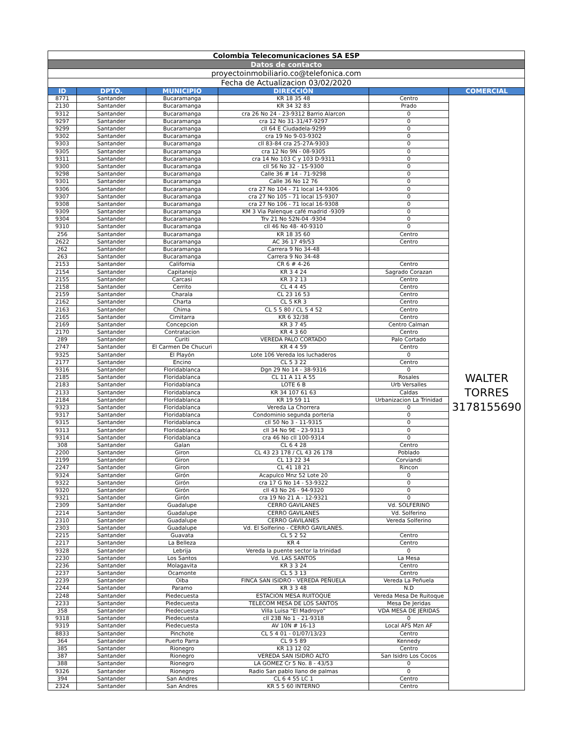| Colombia Telecomunicaciones SA ESP | | | | | |
| Datos de contacto | | | | | |
| proyectoinmobiliario.co@telefonica.com | | | | | |
| Fecha de Actualizacion 03/02/2020 | | | | | |
| ID | DPTO. | MUNICIPIO | DIRECCIÓN | | COMERCIAL |
| 8771 | Santander | Bucaramanga | KR 18 35 48 | Centro | WALTER TORRES 3178155690 |
| 2130 | Santander | Bucaramanga | KR 34 32 83 | Prado | |
| 9312 | Santander | Bucaramanga | cra 26 No 24 - 23-9312 Barrio Alarcon | 0 | |
| 9297 | Santander | Bucaramanga | cra 12 No 31-31/47-9297 | 0 | |
| 9299 | Santander | Bucaramanga | cll 64 E Ciudadela-9299 | 0 | |
| 9302 | Santander | Bucaramanga | cra 19 No 9-03-9302 | 0 | |
| 9303 | Santander | Bucaramanga | cll 83-84 cra 25-27A-9303 | 0 | |
| 9305 | Santander | Bucaramanga | cra 12 No 9N - 08-9305 | 0 | |
| 9311 | Santander | Bucaramanga | cra 14 No 103 C y 103 D-9311 | 0 | |
| 9300 | Santander | Bucaramanga | cll 56 No 32 - 15-9300 | 0 | |
| 9298 | Santander | Bucaramanga | Calle 36 # 14 - 71-9298 | 0 | |
| 9301 | Santander | Bucaramanga | Calle 36 No 12 76 | 0 | |
| 9306 | Santander | Bucaramanga | cra 27 No 104 - 71 local 14-9306 | 0 | |
| 9307 | Santander | Bucaramanga | cra 27 No 105 - 71 local 15-9307 | 0 | |
| 9308 | Santander | Bucaramanga | cra 27 No 106 - 71 local 16-9308 | 0 | |
| 9309 | Santander | Bucaramanga | KM 3 Via Palenque café madrid -9309 | 0 | |
| 9304 | Santander | Bucaramanga | Trv 21 No 52N-04 -9304 | 0 | |
| 9310 | Santander | Bucaramanga | cll 46 No 48- 40-9310 | 0 | |
| 256 | Santander | Bucaramanga | KR 18 35 60 | Centro | |
| 2622 | Santander | Bucaramanga | AC 36 17 49/53 | Centro | |
| 262 | Santander | Bucaramanga | Carrera 9 No 34-48 | | |
| 263 | Santander | Bucaramanga | Carrera 9 No 34-48 | | |
| 2153 | Santander | California | CR 6 # 4-26 | Centro | |
| 2154 | Santander | Capitanejo | KR 3 4 24 | Sagrado Corazan | |
| 2155 | Santander | Carcasi | KR 3 2 13 | Centro | |
| 2158 | Santander | Cerrito | CL 4 4 45 | Centro | |
| 2159 | Santander | Charala | CL 23 16 53 | Centro | |
| 2162 | Santander | Charta | CL 5 KR 3 | Centro | |
| 2163 | Santander | Chima | CL 5 5 80 / CL 5 4 52 | Centro | |
| 2165 | Santander | Cimitarra | KR 6 32/38 | Centro | |
| 2169 | Santander | Concepcion | KR 3 7 45 | Centro Calman | |
| 2170 | Santander | Contratacion | KR 4 3 60 | Centro | |
| 289 | Santander | Curiti | VEREDA PALO CORTADO | Palo Cortado | |
| 2747 | Santander | El Carmen De Chucuri | KR 4 4 59 | Centro | |
| 9325 | Santander | El Playón | Lote 106 Vereda los luchaderos | 0 | |
| 2177 | Santander | Encino | CL 5 3 22 | Centro | |
| 9316 | Santander | Floridablanca | Dgn 29 No 14 - 38-9316 | 0 | |
| 2185 | Santander | Floridablanca | CL 11 A 11 A 55 | Rosales | |
| 2183 | Santander | Floridablanca | LOTE 6 B | Urb Versalles | |
| 2133 | Santander | Floridablanca | KR 34 107 61 63 | Caldas | |
| 2184 | Santander | Floridablanca | KR 19 59 11 | Urbanizacion La Trinidad | |
| 9323 | Santander | Floridablanca | Vereda La Chorrera | 0 | |
| 9317 | Santander | Floridablanca | Condominio segunda porteria | 0 | |
| 9315 | Santander | Floridablanca | cll 50 No 3 - 11-9315 | 0 | |
| 9313 | Santander | Floridablanca | cll 34 No 9E - 23-9313 | 0 | |
| 9314 | Santander | Floridablanca | cra 46 No cll 100-9314 | 0 | |
| 308 | Santander | Galan | CL 6 4 28 | Centro | |
| 2200 | Santander | Giron | CL 43 23 178 / CL 43 26 178 | Poblado | |
| 2199 | Santander | Giron | CL 13 22 34 | Corviandi | |
| 2247 | Santander | Giron | CL 41 18 21 | Rincon | |
| 9324 | Santander | Girón | Acapulco Mnz 52 Lote 20 | 0 | |
| 9322 | Santander | Girón | cra 17 G No 14 - 53-9322 | 0 | |
| 9320 | Santander | Girón | cll 43 No 26 - 94-9320 | 0 | |
| 9321 | Santander | Girón | cra 19 No 21 A - 12-9321 | 0 | |
| 2309 | Santander | Guadalupe | CERRO GAVILANES | Vd. SOLFERINO | |
| 2214 | Santander | Guadalupe | CERRO GAVILANES | Vd. Solferino | |
| 2310 | Santander | Guadalupe | CERRO GAVILANES | Vereda Solferino | |
| 2303 | Santander | Guadalupe | Vd. El Solferino - CERRO GAVILANES. | | |
| 2215 | Santander | Guavata | CL 5 2 52 | Centro | |
| 2217 | Santander | La Belleza | KR 4 | Centro | |
| 9328 | Santander | Lebrija | Vereda la puente sector la trinidad | 0 | |
| 2230 | Santander | Los Santos | Vd. LAS SANTOS | La Mesa | |
| 2236 | Santander | Molagavita | KR 3 3 24 | Centro | |
| 2237 | Santander | Ocamonte | CL 5 3 13 | Centro | |
| 2239 | Santander | Oiba | FINCA SAN ISIDRO - VEREDA PEÑUELA | Vereda La Peñuela | |
| 2244 | Santander | Paramo | KR 3 3 48 | N.D | |
| 2248 | Santander | Piedecuesta | ESTACION MESA RUITOQUE | Vereda Mesa De Ruitoque | |
| 2233 | Santander | Piedecuesta | TELECOM MESA DE LOS SANTOS | Mesa De Jeridas | |
| 358 | Santander | Piedecuesta | Villa Luisa "El Madroyo" | VDA MESA DE JERIDAS | |
| 9318 | Santander | Piedecuesta | cll 23B No 1 - 21-9318 | 0 | |
| 9319 | Santander | Piedecuesta | AV 10N # 16-13 | Local AFS Mzn AF | |
| 8833 | Santander | Pinchote | CL 5 4 01 - 01/07/13/23 | Centro | |
| 364 | Santander | Puerto Parra | CL 9 5 89 | Kennedy | |
| 385 | Santander | Rionegro | KR 13 12 02 | Centro | |
| 387 | Santander | Rionegro | VEREDA SAN ISIDRO ALTO | San Isidro Los Cocos | |
| 388 | Santander | Rionegro | LA GOMEZ Cr 5 No. 8 - 43/53 | 0 | |
| 9326 | Santander | Rionegro | Radio San pablo llano de palmas | 0 | |
| 394 | Santander | San Andres | CL 6 4 55 LC 1 | Centro | |
| 2324 | Santander | San Andres | KR 5 5 60 INTERNO | Centro | |